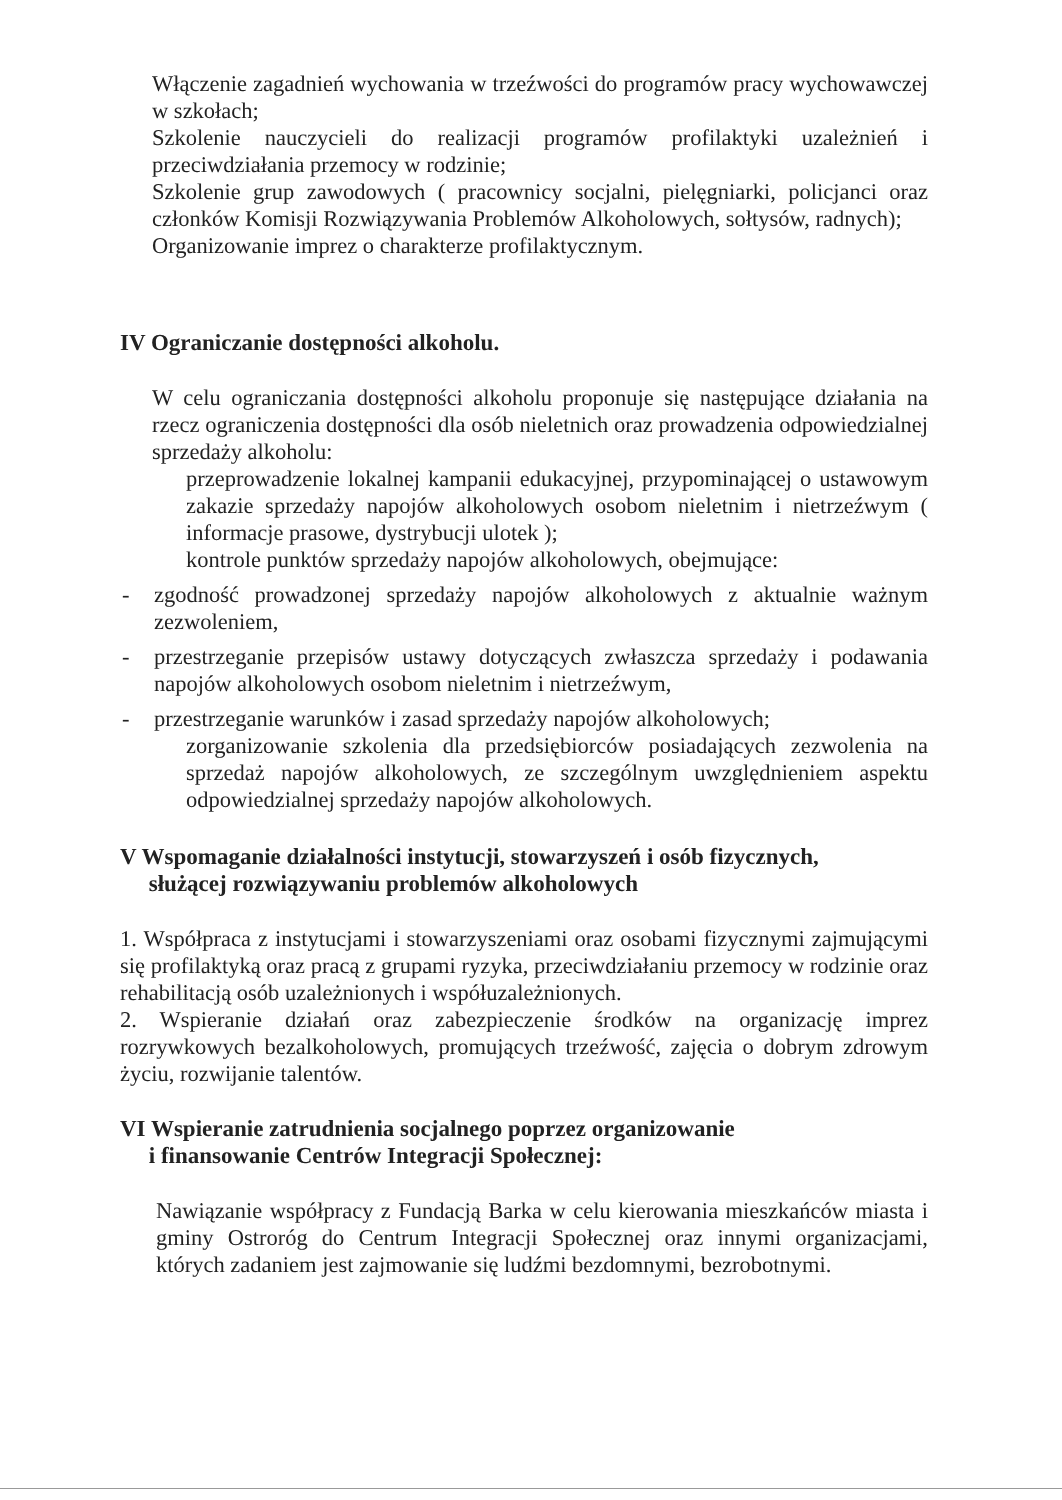Włączenie zagadnień wychowania w trzeźwości do programów pracy wychowawczej w szkołach;
Szkolenie nauczycieli do realizacji programów profilaktyki uzależnień i przeciwdziałania przemocy w rodzinie;
Szkolenie grup zawodowych ( pracownicy socjalni, pielęgniarki, policjanci oraz członków Komisji Rozwiązywania Problemów Alkoholowych, sołtysów, radnych);
Organizowanie imprez o charakterze profilaktycznym.
IV Ograniczanie dostępności alkoholu.
W celu ograniczania dostępności alkoholu proponuje się następujące działania na rzecz ograniczenia dostępności dla osób nieletnich oraz prowadzenia odpowiedzialnej sprzedaży alkoholu:
przeprowadzenie lokalnej kampanii edukacyjnej, przypominającej o ustawowym zakazie sprzedaży napojów alkoholowych osobom nieletnim i nietrzeźwym ( informacje prasowe, dystrybucji ulotek );
kontrole punktów sprzedaży napojów alkoholowych, obejmujące:
- zgodność prowadzonej sprzedaży napojów alkoholowych z aktualnie ważnym zezwoleniem,
- przestrzeganie przepisów ustawy dotyczących zwłaszcza sprzedaży i podawania napojów alkoholowych osobom nieletnim i nietrzeźwym,
- przestrzeganie warunków i zasad sprzedaży napojów alkoholowych;
zorganizowanie szkolenia dla przedsiębiorców posiadających zezwolenia na sprzedaż napojów alkoholowych, ze szczególnym uwzględnieniem aspektu odpowiedzialnej sprzedaży napojów alkoholowych.
V Wspomaganie działalności instytucji, stowarzyszeń i osób fizycznych,
służącej rozwiązywaniu problemów alkoholowych
1. Współpraca z instytucjami i stowarzyszeniami oraz osobami fizycznymi zajmującymi się profilaktyką oraz pracą z grupami ryzyka, przeciwdziałaniu przemocy w rodzinie oraz rehabilitacją osób uzależnionych i współuzależnionych.
2. Wspieranie działań oraz zabezpieczenie środków na organizację imprez rozrywkowych bezalkoholowych, promujących trzeźwość, zajęcia o dobrym zdrowym życiu, rozwijanie talentów.
VI Wspieranie zatrudnienia socjalnego poprzez organizowanie
i finansowanie Centrów Integracji Społecznej:
Nawiązanie współpracy z Fundacją Barka w celu kierowania mieszkańców miasta i gminy Ostroróg do Centrum Integracji Społecznej oraz innymi organizacjami, których zadaniem jest zajmowanie się ludźmi bezdomnymi, bezrobotnymi.